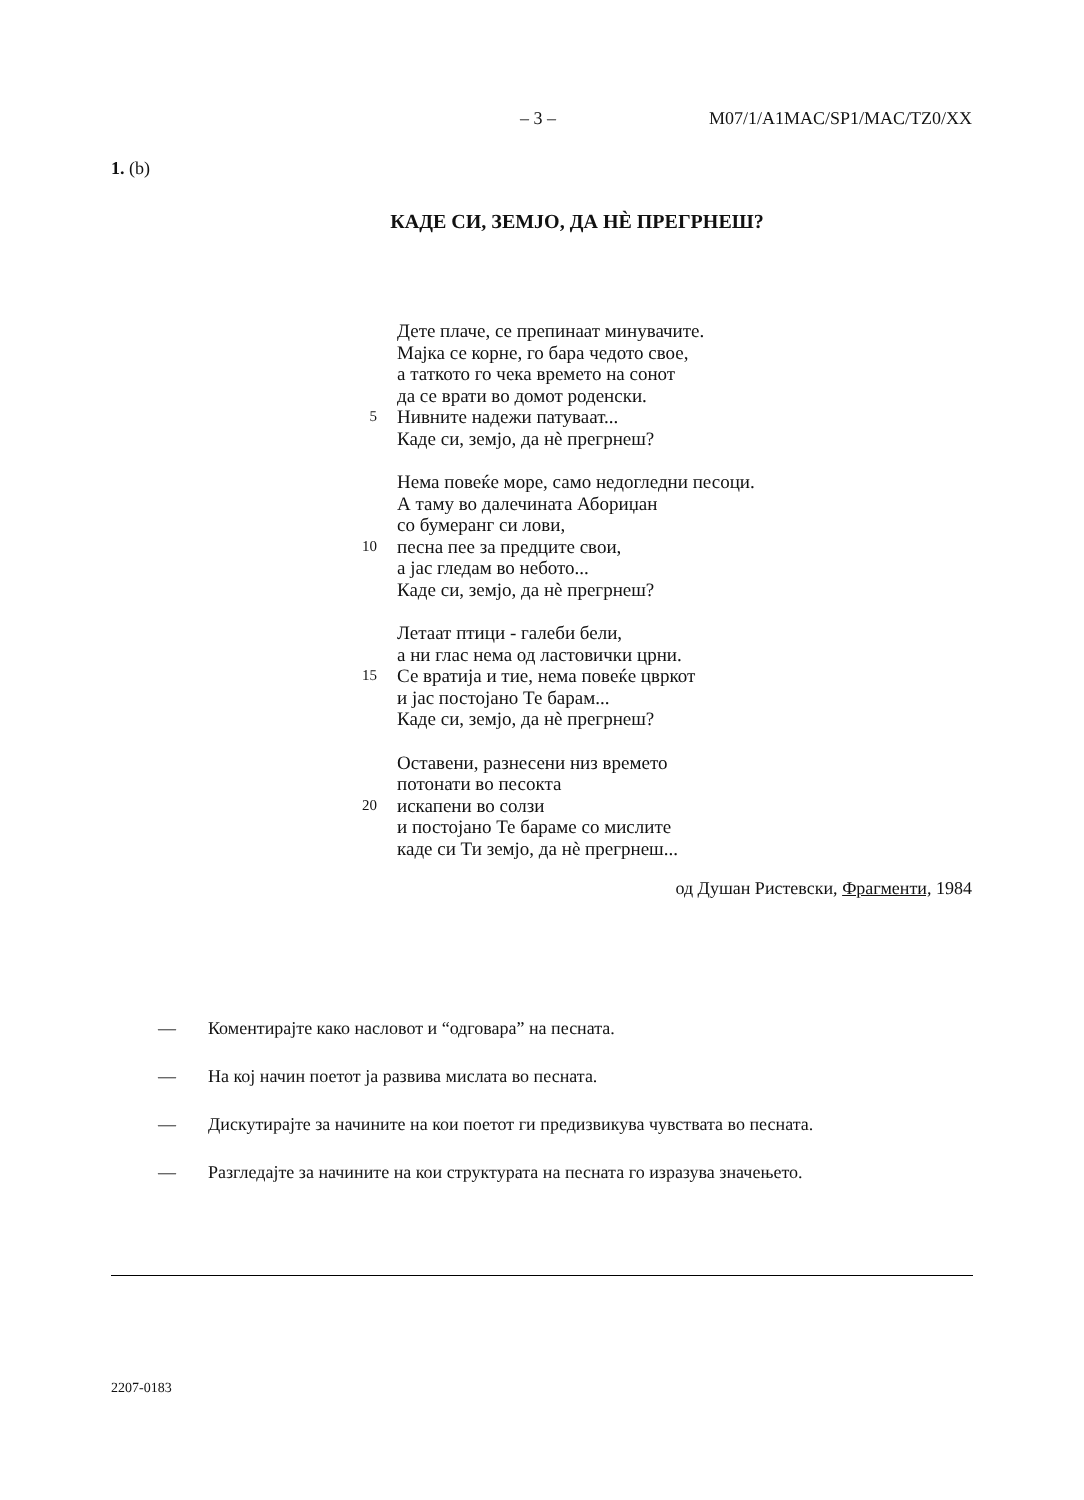– 3 – M07/1/A1MAC/SP1/MAC/TZ0/XX
1. (b)
КАДЕ СИ, ЗЕМЈО, ДА НЀ ПРЕГРНЕШ?
Дете плаче, се препинаат минувачите.
Мајка се корне, го бара чедото свое,
а таткото го чека времето на сонот
да се врати во домот роденски.
5 Нивните надежи патуваат...
Каде си, земјо, да нѐ прегрнеш?
Нема повеќе море, само недогледни песоци.
А таму во далечината Абориџан
со бумеранг си лови,
10 песна пее за предците свои,
а јас гледам во небото...
Каде си, земјо, да нѐ прегрнеш?
Летаат птици - галеби бели,
а ни глас нема од ластовички црни.
15 Се вратија и тие, нема повеќе цвркот
и јас постојано Те барам...
Каде си, земјо, да нѐ прегрнеш?
Оставени, разнесени низ времето
потонати во песокта
20 искапени во солзи
и постојано Те бараме со мислите
каде си Ти земјо, да нѐ прегрнеш...
од Душан Ристевски, Фрагменти, 1984
— Коментирајте како насловот и “одговара” на песната.
— На кој начин поетот ја развива мислата во песната.
— Дискутирајте за начините на кои поетот ги предизвикува чувствата во песната.
— Разгледајте за начините на кои структурата на песната го изразува значењето.
2207-0183